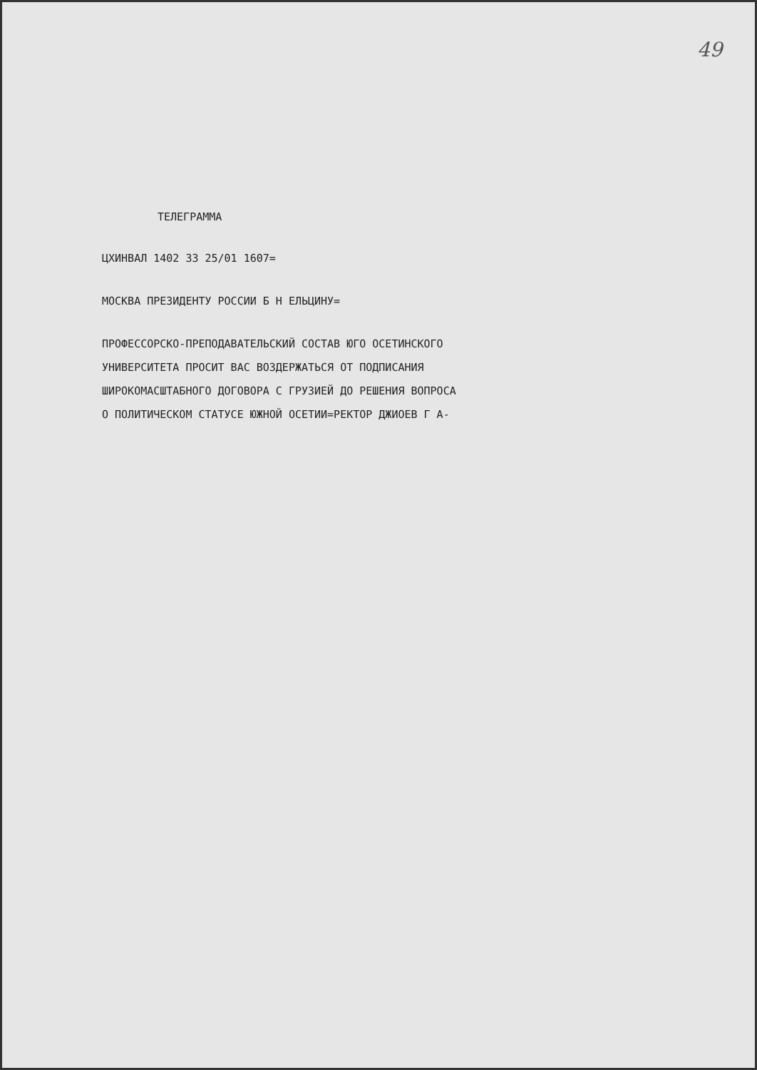49
ТЕЛЕГРАММА
ЦХИНВАЛ 1402 33 25/01 1607=
МОСКВА ПРЕЗИДЕНТУ РОССИИ Б Н ЕЛЬЦИНУ=
ПРОФЕССОРСКО-ПРЕПОДАВАТЕЛЬСКИЙ СОСТАВ ЮГО ОСЕТИНСКОГО
УНИВЕРСИТЕТА ПРОСИТ ВАС ВОЗДЕРЖАТЬСЯ ОТ ПОДПИСАНИЯ
ШИРОКОМАСШТАБНОГО ДОГОВОРА С ГРУЗИЕЙ ДО РЕШЕНИЯ ВОПРОСА
О ПОЛИТИЧЕСКОМ СТАТУСЕ ЮЖНОЙ ОСЕТИИ=РЕКТОР ДЖИОЕВ Г А-